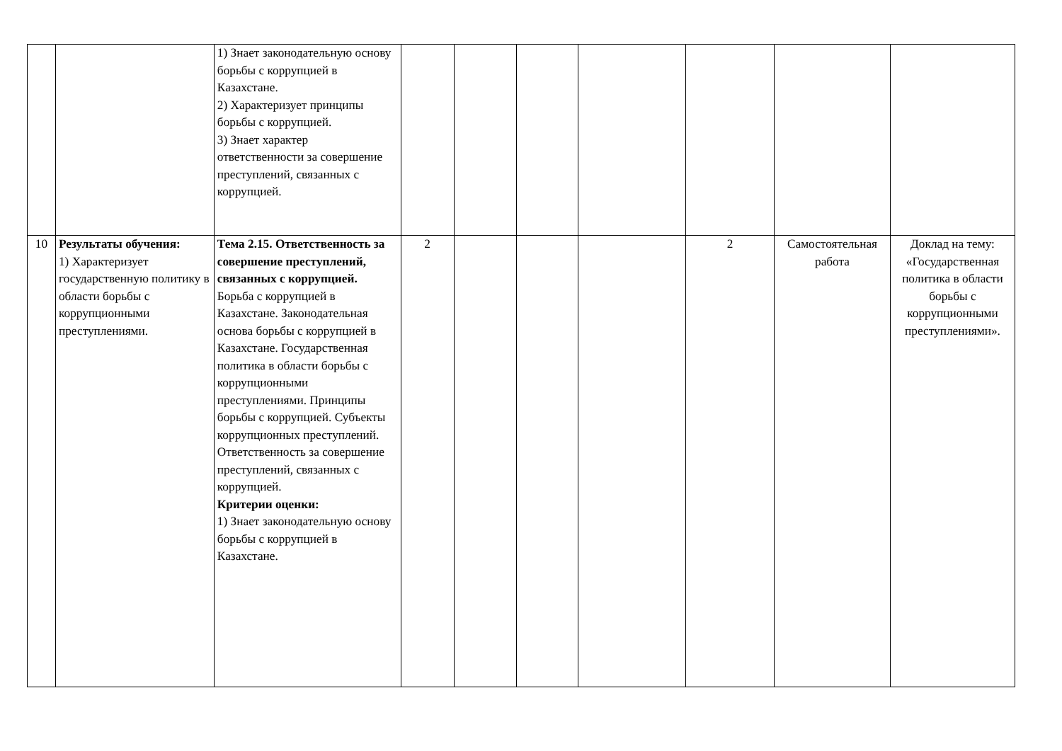| | | 1) Знает законодательную основу борьбы с коррупцией в Казахстане. 2) Характеризует принципы борьбы с коррупцией. 3) Знает характер ответственности за совершение преступлений, связанных с коррупцией. | | | | | | | |
| 10 | Результаты обучения: 1) Характеризует государственную политику в области борьбы с коррупционными преступлениями. | Тема 2.15. Ответственность за совершение преступлений, связанных с коррупцией. Борьба с коррупцией в Казахстане. Законодательная основа борьбы с коррупцией в Казахстане. Государственная политика в области борьбы с коррупционными преступлениями. Принципы борьбы с коррупцией. Субъекты коррупционных преступлений. Ответственность за совершение преступлений, связанных с коррупцией. Критерии оценки: 1) Знает законодательную основу борьбы с коррупцией в Казахстане. | 2 | | | | 2 | Самостоятельная работа | Доклад на тему: «Государственная политика в области борьбы с коррупционными преступлениями». |